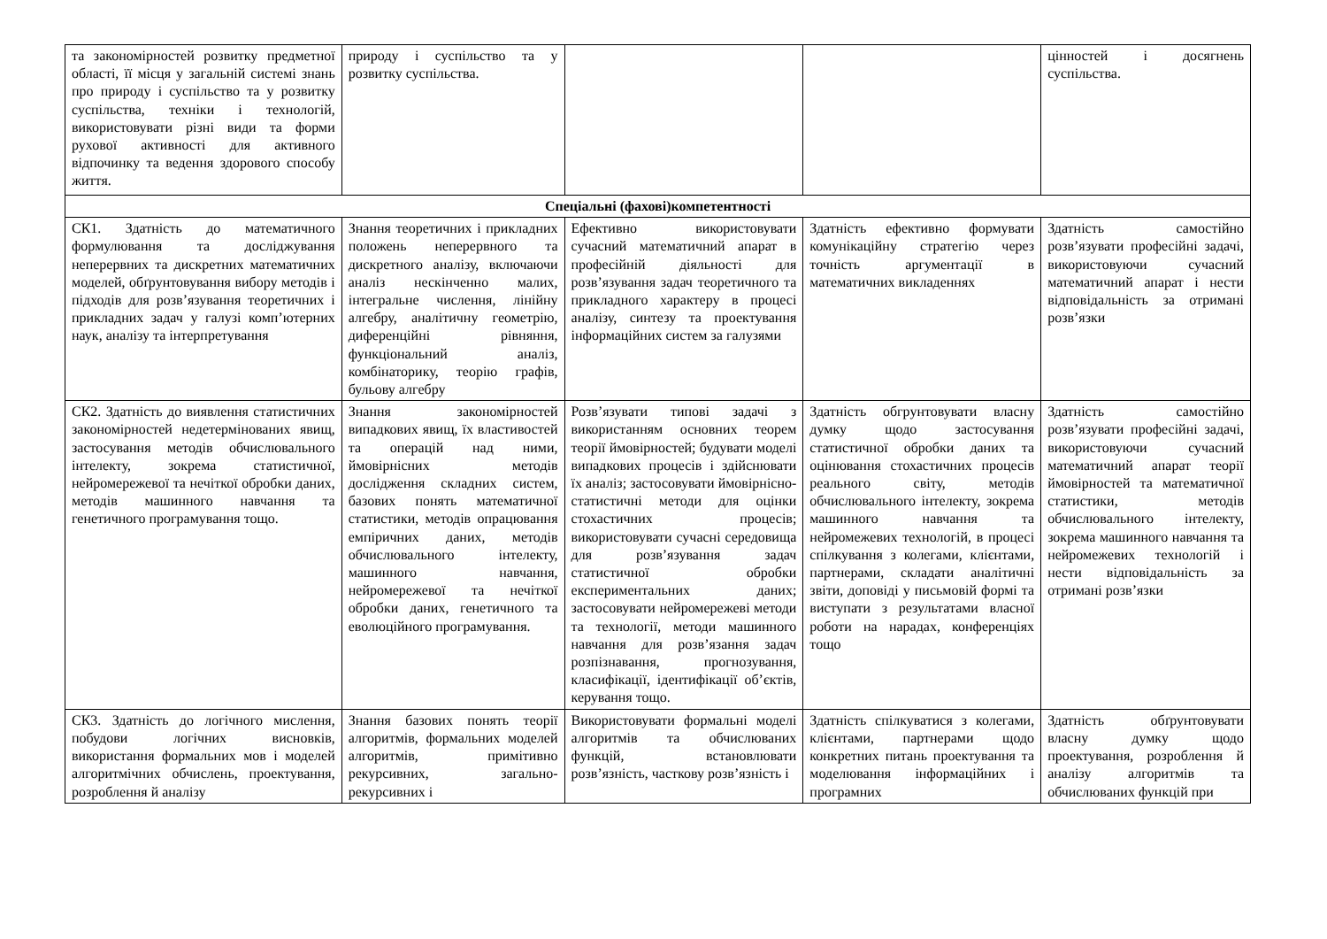| та закономірностей розвитку предметної області, її місця у загальній системі знань про природу і суспільство та у розвитку суспільства, техніки і технологій, використовувати різні види та форми рухової активності для активного відпочинку та ведення здорового способу життя. | природу і суспільство та у розвитку суспільства. | | | цінностей і досягнень суспільства. |
| Спеціальні (фахові)компетентності | | | | |
| СК1. Здатність до математичного формулювання та досліджування неперервних та дискретних математичних моделей, обґрунтовування вибору методів і підходів для розв’язування теоретичних і прикладних задач у галузі комп’ютерних наук, аналізу та інтерпретування | Знання теоретичних і прикладних положень неперервного та дискретного аналізу, включаючи аналіз нескінченно малих, інтегральне числення, лінійну алгебру, аналітичну геометрію, диференційні рівняння, функціональний аналіз, комбінаторику, теорію графів, бульову алгебру | Ефективно використовувати сучасний математичний апарат в професійній діяльності для розв’язування задач теоретичного та прикладного характеру в процесі аналізу, синтезу та проектування інформаційних систем за галузями | Здатність ефективно формувати комунікаційну стратегію через точність аргументації в математичних викладеннях | Здатність самостійно розв’язувати професійні задачі, використовуючи сучасний математичний апарат і нести відповідальність за отримані розв’язки |
| СК2. Здатність до виявлення статистичних закономірностей недетермінованих явищ, застосування методів обчислювального інтелекту, зокрема статистичної, нейромережевої та нечіткої обробки даних, методів машинного навчання та генетичного програмування тощо. | Знання закономірностей випадкових явищ, їх властивостей та операцій над ними, ймовірнісних методів дослідження складних систем, базових понять математичної статистики, методів опрацювання емпіричних даних, методів обчислювального інтелекту, машинного навчання, нейромережевої та нечіткої обробки даних, генетичного та еволюційного програмування. | Розв’язувати типові задачі з використанням основних теорем теорії ймовірностей; будувати моделі випадкових процесів і здійснювати їх аналіз; застосовувати ймовірнісно-статистичні методи для оцінки стохастичних процесів; використовувати сучасні середовища для розв’язування задач статистичної обробки експериментальних даних; застосовувати нейромережеві методи та технології, методи машинного навчання для розв’язання задач розпізнавання, прогнозування, класифікації, ідентифікації об’єктів, керування тощо. | Здатність обгрунтовувати власну думку щодо застосування статистичної обробки даних та оцінювання стохастичних процесів реального світу, методів обчислювального інтелекту, зокрема машинного навчання та нейромежевих технологій, в процесі спілкування з колегами, клієнтами, партнерами, складати аналітичні звіти, доповіді у письмовій формі та виступати з результатами власної роботи на нарадах, конференціях тощо | Здатність самостійно розв’язувати професійні задачі, використовуючи сучасний математичний апарат теорії ймовірностей та математичної статистики, методів обчислювального інтелекту, зокрема машинного навчання та нейромежевих технологій і нести відповідальність за отримані розв’язки |
| СК3. Здатність до логічного мислення, побудови логічних висновків, використання формальних мов і моделей алгоритмічних обчислень, проектування, розроблення й аналізу | Знання базових понять теорії алгоритмів, формальних моделей алгоритмів, примітивно рекурсивних, загально-рекурсивних і | Використовувати формальні моделі алгоритмів та обчислюваних функцій, встановлювати розв’язність, часткову розв’язність і | Здатність спілкуватися з колегами, клієнтами, партнерами щодо конкретних питань проектування та моделювання інформаційних і програмних | Здатність обґрунтовувати власну думку щодо проектування, розроблення й аналізу алгоритмів та обчислюваних функцій при |